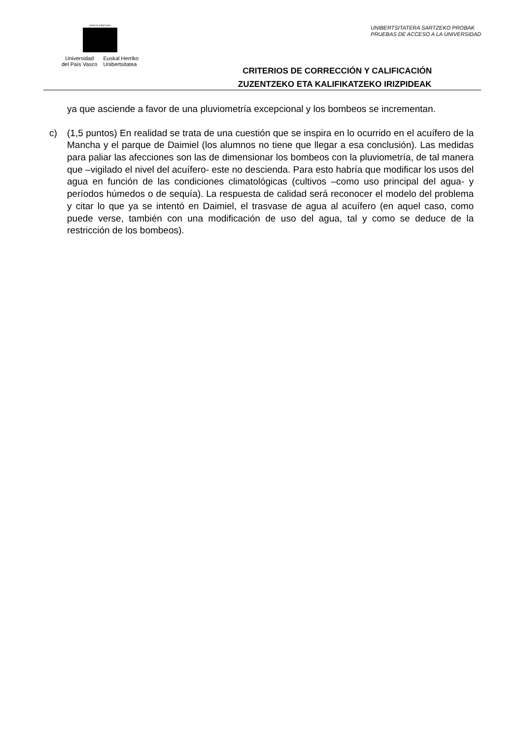eman ta zabal zazu
Universidad
del País Vasco
Euskal Herriko
Unibertsitatea
UNIBERTSITATERA SARTZEKO PROBAK
PRUEBAS DE ACCESO A LA UNIVERSIDAD
CRITERIOS DE CORRECCIÓN Y CALIFICACIÓN
ZUZENTZEKO ETA KALIFIKATZEKO IRIZPIDEAK
ya que asciende a favor de una pluviometría excepcional y los bombeos se incrementan.
c) (1,5 puntos) En realidad se trata de una cuestión que se inspira en lo ocurrido en el acuífero de la Mancha y el parque de Daimiel (los alumnos no tiene que llegar a esa conclusión). Las medidas para paliar las afecciones son las de dimensionar los bombeos con la pluviometría, de tal manera que –vigilado el nivel del acuífero- este no descienda. Para esto habría que modificar los usos del agua en función de las condiciones climatológicas (cultivos –como uso principal del agua- y períodos húmedos o de sequía). La respuesta de calidad será reconocer el modelo del problema y citar lo que ya se intentó en Daimiel, el trasvase de agua al acuífero (en aquel caso, como puede verse, también con una modificación de uso del agua, tal y como se deduce de la restricción de los bombeos).